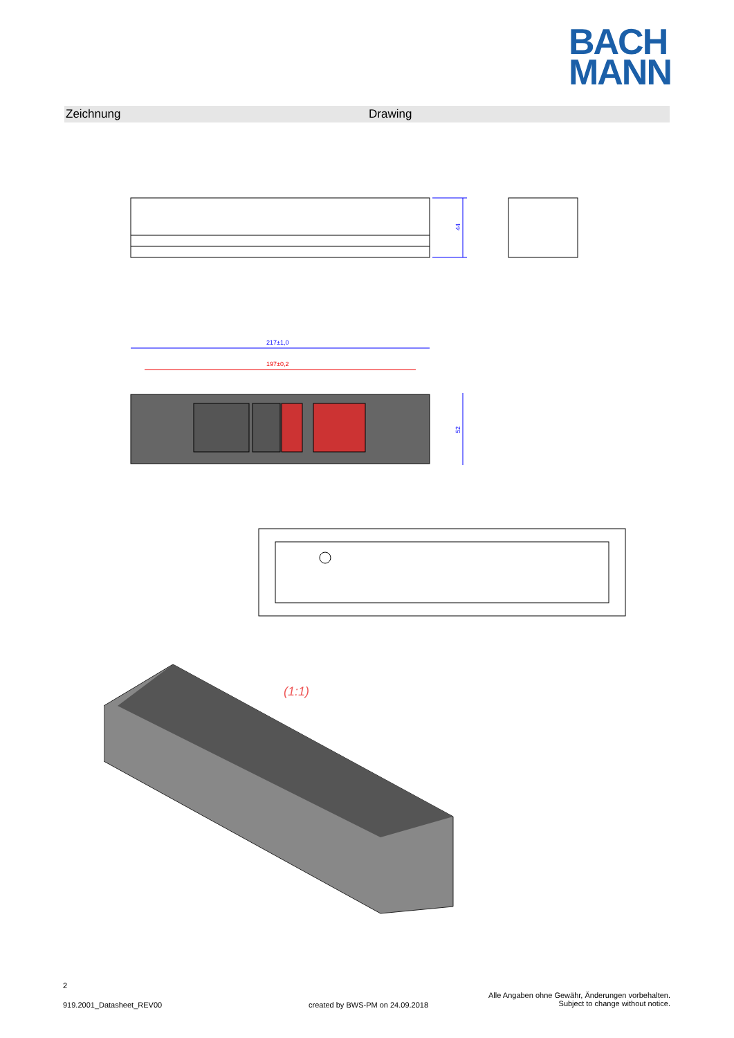BACH
MANN
Zeichnung Drawing
44
217±1,0
197±0,2
52
(1:1)
2
919.2001_Datasheet_REV00
created by BWS-PM on 24.09.2018
Alle Angaben ohne Gewähr, Änderungen vorbehalten.
Subject to change without notice.